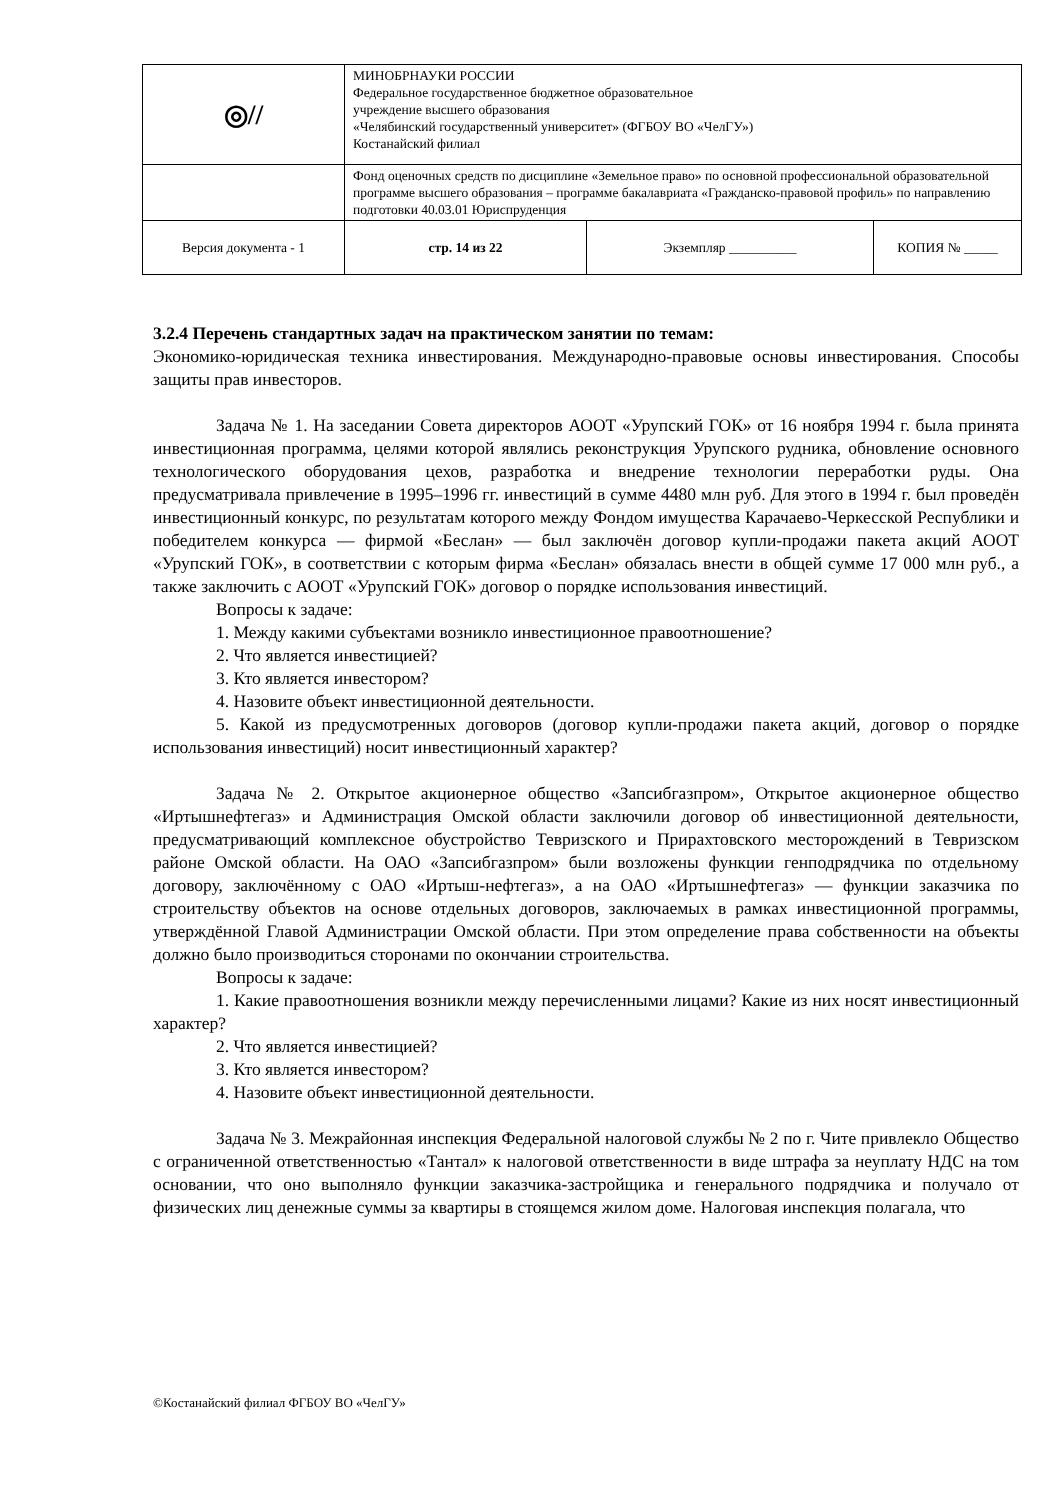| ◎// | МИНОБРНАУКИ РОССИИ Федеральное государственное бюджетное образовательное учреждение высшего образования «Челябинский государственный университет» (ФГБОУ ВО «ЧелГУ») Костанайский филиал | | |
| | Фонд оценочных средств по дисциплине «Земельное право» по основной профессиональной образовательной программе высшего образования – программе бакалавриата «Гражданско-правовой профиль» по направлению подготовки 40.03.01 Юриспруденция | | |
| Версия документа - 1 | стр. 14 из 22 | Экземпляр __________ | КОПИЯ № _____ |
3.2.4 Перечень стандартных задач на практическом занятии по темам:
Экономико-юридическая техника инвестирования. Международно-правовые основы инвестирования. Способы защиты прав инвесторов.
Задача № 1. На заседании Совета директоров АООТ «Урупский ГОК» от 16 ноября 1994 г. была принята инвестиционная программа, целями которой являлись реконструкция Урупского рудника, обновление основного технологического оборудования цехов, разработка и внедрение технологии переработки руды. Она предусматривала привлечение в 1995–1996 гг. инвестиций в сумме 4480 млн руб. Для этого в 1994 г. был проведён инвестиционный конкурс, по результатам которого между Фондом имущества Карачаево-Черкесской Республики и победителем конкурса — фирмой «Беслан» — был заключён договор купли-продажи пакета акций АООТ «Урупский ГОК», в соответствии с которым фирма «Беслан» обязалась внести в общей сумме 17 000 млн руб., а также заключить с АООТ «Урупский ГОК» договор о порядке использования инвестиций.
Вопросы к задаче:
1. Между какими субъектами возникло инвестиционное правоотношение?
2. Что является инвестицией?
3. Кто является инвестором?
4. Назовите объект инвестиционной деятельности.
5. Какой из предусмотренных договоров (договор купли-продажи пакета акций, договор о порядке использования инвестиций) носит инвестиционный характер?
Задача № 2. Открытое акционерное общество «Запсибгазпром», Открытое акционерное общество «Иртышнефтегаз» и Администрация Омской области заключили договор об инвестиционной деятельности, предусматривающий комплексное обустройство Тевризского и Прирахтовского месторождений в Тевризском районе Омской области. На ОАО «Запсибгазпром» были возложены функции генподрядчика по отдельному договору, заключённому с ОАО «Иртыш-нефтегаз», а на ОАО «Иртышнефтегаз» — функции заказчика по строительству объектов на основе отдельных договоров, заключаемых в рамках инвестиционной программы, утверждённой Главой Администрации Омской области. При этом определение права собственности на объекты должно было производиться сторонами по окончании строительства.
Вопросы к задаче:
1. Какие правоотношения возникли между перечисленными лицами? Какие из них носят инвестиционный характер?
2. Что является инвестицией?
3. Кто является инвестором?
4. Назовите объект инвестиционной деятельности.
Задача № 3. Межрайонная инспекция Федеральной налоговой службы № 2 по г. Чите привлекло Общество с ограниченной ответственностью «Тантал» к налоговой ответственности в виде штрафа за неуплату НДС на том основании, что оно выполняло функции заказчика-застройщика и генерального подрядчика и получало от физических лиц денежные суммы за квартиры в стоящемся жилом доме. Налоговая инспекция полагала, что
©Костанайский филиал ФГБОУ ВО «ЧелГУ»